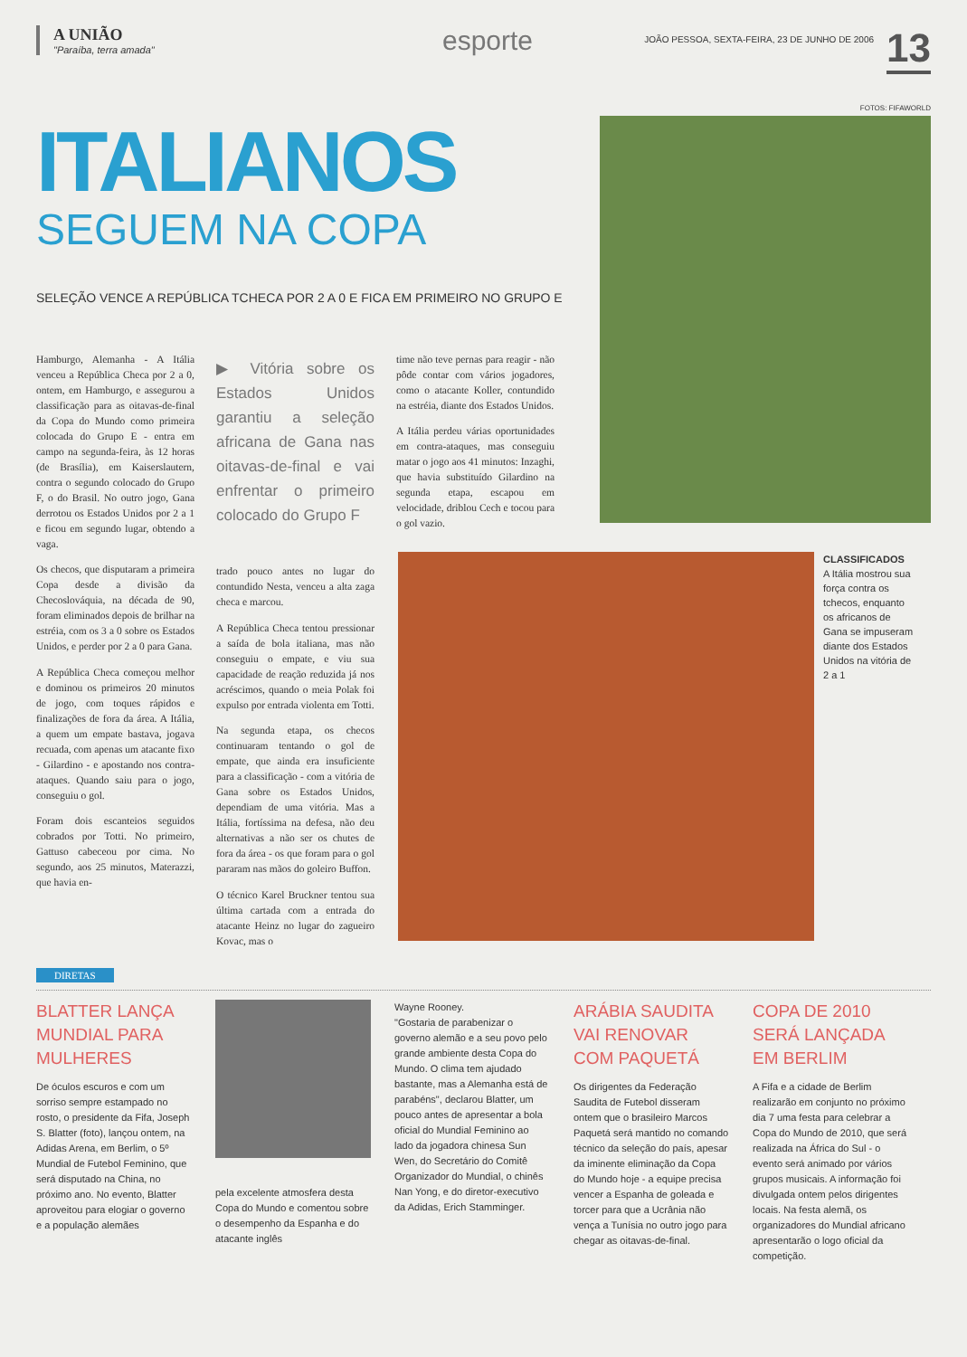A UNIÃO
"Paraíba, terra amada"
esporte
JOÃO PESSOA, SEXTA-FEIRA, 23 DE JUNHO DE 2006
13
ITALIANOS
SEGUEM NA COPA
SELEÇÃO VENCE A REPÚBLICA TCHECA POR 2 A 0 E FICA EM PRIMEIRO NO GRUPO E
Hamburgo, Alemanha - A Itália venceu a República Checa por 2 a 0, ontem, em Hamburgo, e assegurou a classificação para as oitavas-de-final da Copa do Mundo como primeira colocada do Grupo E - entra em campo na segunda-feira, às 12 horas (de Brasília), em Kaiserslautern, contra o segundo colocado do Grupo F, o do Brasil. No outro jogo, Gana derrotou os Estados Unidos por 2 a 1 e ficou em segundo lugar, obtendo a vaga.
Os checos, que disputaram a primeira Copa desde a divisão da Checoslováquia, na década de 90, foram eliminados depois de brilhar na estréia, com os 3 a 0 sobre os Estados Unidos, e perder por 2 a 0 para Gana.
A República Checa começou melhor e dominou os primeiros 20 minutos de jogo, com toques rápidos e finalizações de fora da área. A Itália, a quem um empate bastava, jogava recuada, com apenas um atacante fixo - Gilardino - e apostando nos contra-ataques. Quando saiu para o jogo, conseguiu o gol.
Foram dois escanteios seguidos cobrados por Totti. No primeiro, Gattuso cabeceou por cima. No segundo, aos 25 minutos, Materazzi, que havia en-
▶ Vitória sobre os Estados Unidos garantiu a seleção africana de Gana nas oitavas-de-final e vai enfrentar o primeiro colocado do Grupo F
trado pouco antes no lugar do contundido Nesta, venceu a alta zaga checa e marcou.
A República Checa tentou pressionar a saída de bola italiana, mas não conseguiu o empate, e viu sua capacidade de reação reduzida já nos acréscimos, quando o meia Polak foi expulso por entrada violenta em Totti.
Na segunda etapa, os checos continuaram tentando o gol de empate, que ainda era insuficiente para a classificação - com a vitória de Gana sobre os Estados Unidos, dependiam de uma vitória. Mas a Itália, fortíssima na defesa, não deu alternativas a não ser os chutes de fora da área - os que foram para o gol pararam nas mãos do goleiro Buffon.
O técnico Karel Bruckner tentou sua última cartada com a entrada do atacante Heinz no lugar do zagueiro Kovac, mas o
time não teve pernas para reagir - não pôde contar com vários jogadores, como o atacante Koller, contundido na estréia, diante dos Estados Unidos.
A Itália perdeu várias oportunidades em contra-ataques, mas conseguiu matar o jogo aos 41 minutos: Inzaghi, que havia substituído Gilardino na segunda etapa, escapou em velocidade, driblou Cech e tocou para o gol vazio.
FOTOS: FIFAWORLD
CLASSIFICADOS
A Itália mostrou sua força contra os tchecos, enquanto os africanos de Gana se impuseram diante dos Estados Unidos na vitória de 2 a 1
DIRETAS
BLATTER LANÇA MUNDIAL PARA MULHERES
De óculos escuros e com um sorriso sempre estampado no rosto, o presidente da Fifa, Joseph S. Blatter (foto), lançou ontem, na Adidas Arena, em Berlim, o 5º Mundial de Futebol Feminino, que será disputado na China, no próximo ano. No evento, Blatter aproveitou para elogiar o governo e a população alemães
pela excelente atmosfera desta Copa do Mundo e comentou sobre o desempenho da Espanha e do atacante inglês
Wayne Rooney.
"Gostaria de parabenizar o governo alemão e a seu povo pelo grande ambiente desta Copa do Mundo. O clima tem ajudado bastante, mas a Alemanha está de parabéns", declarou Blatter, um pouco antes de apresentar a bola oficial do Mundial Feminino ao lado da jogadora chinesa Sun Wen, do Secretário do Comitê Organizador do Mundial, o chinês Nan Yong, e do diretor-executivo da Adidas, Erich Stamminger.
ARÁBIA SAUDITA VAI RENOVAR COM PAQUETÁ
Os dirigentes da Federação Saudita de Futebol disseram ontem que o brasileiro Marcos Paquetá será mantido no comando técnico da seleção do país, apesar da iminente eliminação da Copa do Mundo hoje - a equipe precisa vencer a Espanha de goleada e torcer para que a Ucrânia não vença a Tunísia no outro jogo para chegar as oitavas-de-final.
COPA DE 2010 SERÁ LANÇADA EM BERLIM
A Fifa e a cidade de Berlim realizarão em conjunto no próximo dia 7 uma festa para celebrar a Copa do Mundo de 2010, que será realizada na África do Sul - o evento será animado por vários grupos musicais. A informação foi divulgada ontem pelos dirigentes locais. Na festa alemã, os organizadores do Mundial africano apresentarão o logo oficial da competição.